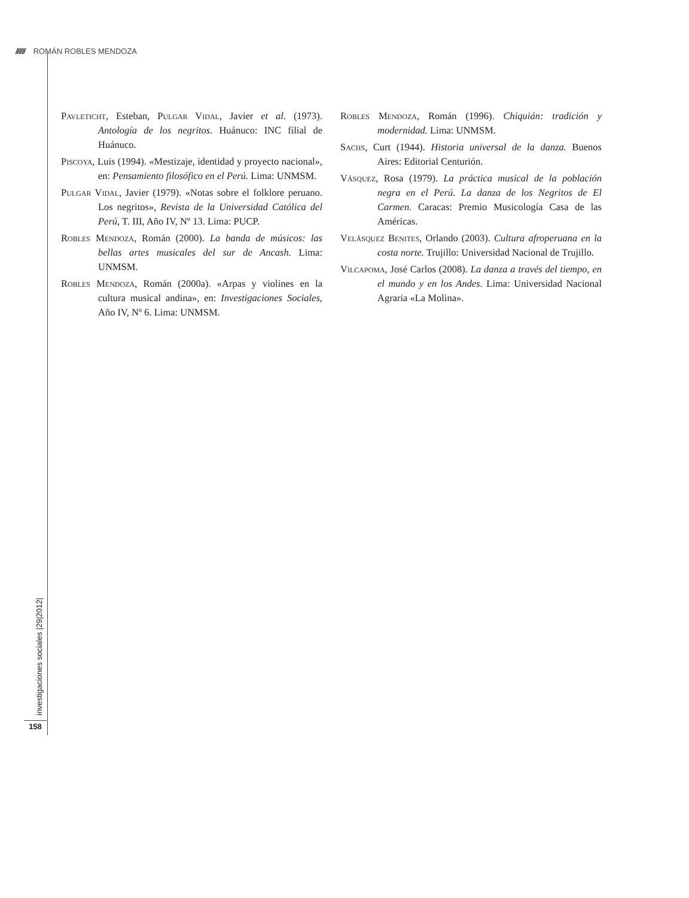////// ROMÁN ROBLES MENDOZA
Pavleticht, Esteban, Pulgar Vidal, Javier et al. (1973). Antología de los negritos. Huánuco: INC filial de Huánuco.
Piscoya, Luis (1994). «Mestizaje, identidad y proyecto nacional», en: Pensamiento filosófico en el Perú. Lima: UNMSM.
Pulgar Vidal, Javier (1979). «Notas sobre el folklore peruano. Los negritos», Revista de la Universidad Católica del Perú, T. III, Año IV, Nº 13. Lima: PUCP.
Robles Mendoza, Román (2000). La banda de músicos: las bellas artes musicales del sur de Ancash. Lima: UNMSM.
Robles Mendoza, Román (2000a). «Arpas y violines en la cultura musical andina», en: Investigaciones Sociales, Año IV, Nº 6. Lima: UNMSM.
Robles Mendoza, Román (1996). Chiquián: tradición y modernidad. Lima: UNMSM.
Sachs, Curt (1944). Historia universal de la danza. Buenos Aires: Editorial Centurión.
Vásquez, Rosa (1979). La práctica musical de la población negra en el Perú. La danza de los Negritos de El Carmen. Caracas: Premio Musicología Casa de las Américas.
Velásquez Benites, Orlando (2003). Cultura afroperuana en la costa norte. Trujillo: Universidad Nacional de Trujillo.
Vilcapoma, José Carlos (2008). La danza a través del tiempo, en el mundo y en los Andes. Lima: Universidad Nacional Agraria «La Molina».
investigaciones sociales |29|2012|
158